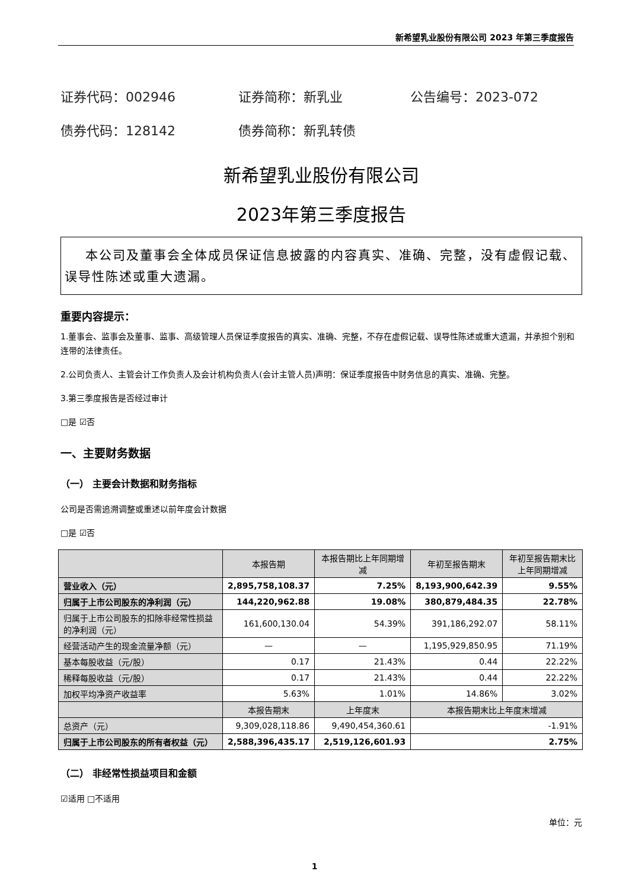新希望乳业股份有限公司 2023 年第三季度报告
证券代码：002946 证券简称：新乳业 公告编号：2023-072
债券代码：128142 债券简称：新乳转债
新希望乳业股份有限公司
2023年第三季度报告
本公司及董事会全体成员保证信息披露的内容真实、准确、完整，没有虚假记载、误导性陈述或重大遗漏。
重要内容提示：
1.董事会、监事会及董事、监事、高级管理人员保证季度报告的真实、准确、完整，不存在虚假记载、误导性陈述或重大遗漏，并承担个别和连带的法律责任。
2.公司负责人、主管会计工作负责人及会计机构负责人(会计主管人员)声明：保证季度报告中财务信息的真实、准确、完整。
3.第三季度报告是否经过审计
□是 ☑否
一、主要财务数据
（一） 主要会计数据和财务指标
公司是否需追溯调整或重述以前年度会计数据
□是 ☑否
| | 本报告期 | 本报告期比上年同期增减 | 年初至报告期末 | 年初至报告期末比上年同期增减 |
| --- | --- | --- | --- | --- |
| 营业收入（元） | 2,895,758,108.37 | 7.25% | 8,193,900,642.39 | 9.55% |
| 归属于上市公司股东的净利润（元） | 144,220,962.88 | 19.08% | 380,879,484.35 | 22.78% |
| 归属于上市公司股东的扣除非经常性损益的净利润（元） | 161,600,130.04 | 54.39% | 391,186,292.07 | 58.11% |
| 经营活动产生的现金流量净额（元） | — | — | 1,195,929,850.95 | 71.19% |
| 基本每股收益（元/股） | 0.17 | 21.43% | 0.44 | 22.22% |
| 稀释每股收益（元/股） | 0.17 | 21.43% | 0.44 | 22.22% |
| 加权平均净资产收益率 | 5.63% | 1.01% | 14.86% | 3.02% |
| | 本报告期末 | 上年度末 | 本报告期末比上年度末增减 | |
| 总资产（元） | 9,309,028,118.86 | 9,490,454,360.61 | -1.91% | |
| 归属于上市公司股东的所有者权益（元） | 2,588,396,435.17 | 2,519,126,601.93 | 2.75% | |
（二） 非经常性损益项目和金额
☑适用 □不适用
单位：元
1